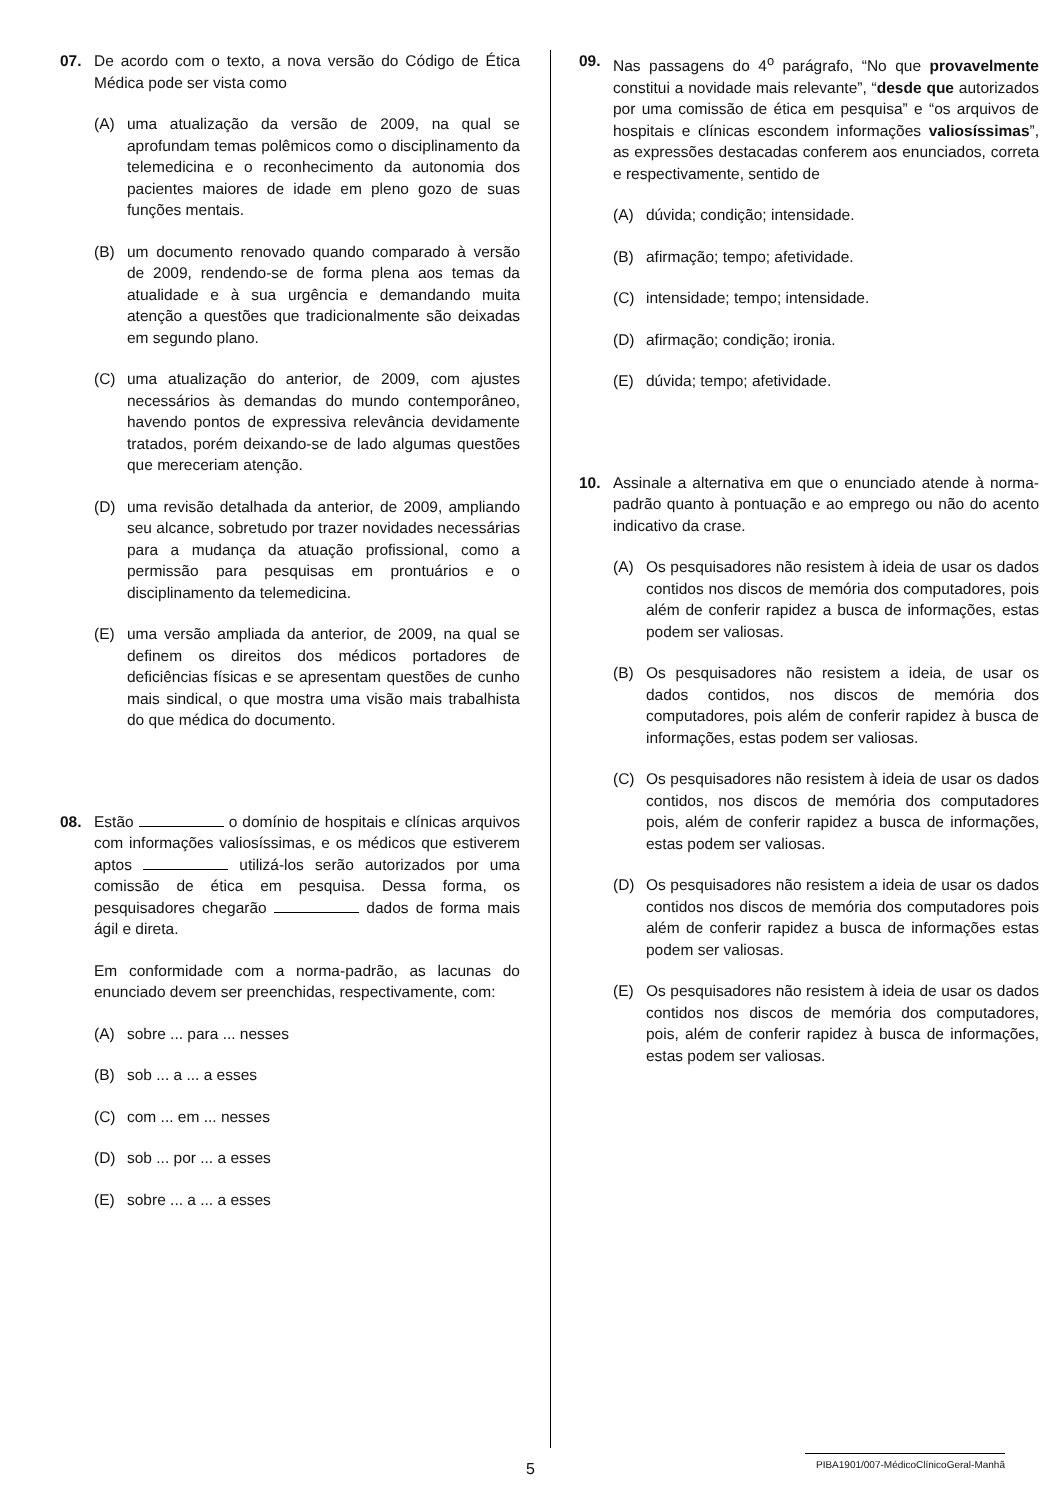07. De acordo com o texto, a nova versão do Código de Ética Médica pode ser vista como
(A) uma atualização da versão de 2009, na qual se aprofundam temas polêmicos como o disciplinamento da telemedicina e o reconhecimento da autonomia dos pacientes maiores de idade em pleno gozo de suas funções mentais.
(B) um documento renovado quando comparado à versão de 2009, rendendo-se de forma plena aos temas da atualidade e à sua urgência e demandando muita atenção a questões que tradicionalmente são deixadas em segundo plano.
(C) uma atualização do anterior, de 2009, com ajustes necessários às demandas do mundo contemporâneo, havendo pontos de expressiva relevância devidamente tratados, porém deixando-se de lado algumas questões que mereceriam atenção.
(D) uma revisão detalhada da anterior, de 2009, ampliando seu alcance, sobretudo por trazer novidades necessárias para a mudança da atuação profissional, como a permissão para pesquisas em prontuários e o disciplinamento da telemedicina.
(E) uma versão ampliada da anterior, de 2009, na qual se definem os direitos dos médicos portadores de deficiências físicas e se apresentam questões de cunho mais sindical, o que mostra uma visão mais trabalhista do que médica do documento.
08. Estão o domínio de hospitais e clínicas arquivos com informações valiosíssimas, e os médicos que estiverem aptos utilizá-los serão autorizados por uma comissão de ética em pesquisa. Dessa forma, os pesquisadores chegarão dados de forma mais ágil e direta.
Em conformidade com a norma-padrão, as lacunas do enunciado devem ser preenchidas, respectivamente, com:
(A) sobre ... para ... nesses
(B) sob ... a ... a esses
(C) com ... em ... nesses
(D) sob ... por ... a esses
(E) sobre ... a ... a esses
09. Nas passagens do 4<sup>o</sup> parágrafo, “No que provavelmente constitui a novidade mais relevante”, “desde que autorizados por uma comissão de ética em pesquisa” e “os arquivos de hospitais e clínicas escondem informações valiosíssimas”, as expressões destacadas conferem aos enunciados, correta e respectivamente, sentido de
(A) dúvida; condição; intensidade.
(B) afirmação; tempo; afetividade.
(C) intensidade; tempo; intensidade.
(D) afirmação; condição; ironia.
(E) dúvida; tempo; afetividade.
10. Assinale a alternativa em que o enunciado atende à norma-padrão quanto à pontuação e ao emprego ou não do acento indicativo da crase.
(A) Os pesquisadores não resistem à ideia de usar os dados contidos nos discos de memória dos computadores, pois além de conferir rapidez a busca de informações, estas podem ser valiosas.
(B) Os pesquisadores não resistem a ideia, de usar os dados contidos, nos discos de memória dos computadores, pois além de conferir rapidez à busca de informações, estas podem ser valiosas.
(C) Os pesquisadores não resistem à ideia de usar os dados contidos, nos discos de memória dos computadores pois, além de conferir rapidez a busca de informações, estas podem ser valiosas.
(D) Os pesquisadores não resistem a ideia de usar os dados contidos nos discos de memória dos computadores pois além de conferir rapidez a busca de informações estas podem ser valiosas.
(E) Os pesquisadores não resistem à ideia de usar os dados contidos nos discos de memória dos computadores, pois, além de conferir rapidez à busca de informações, estas podem ser valiosas.
5 PIBA1901/007-MédicoClínicoGeral-Manhã